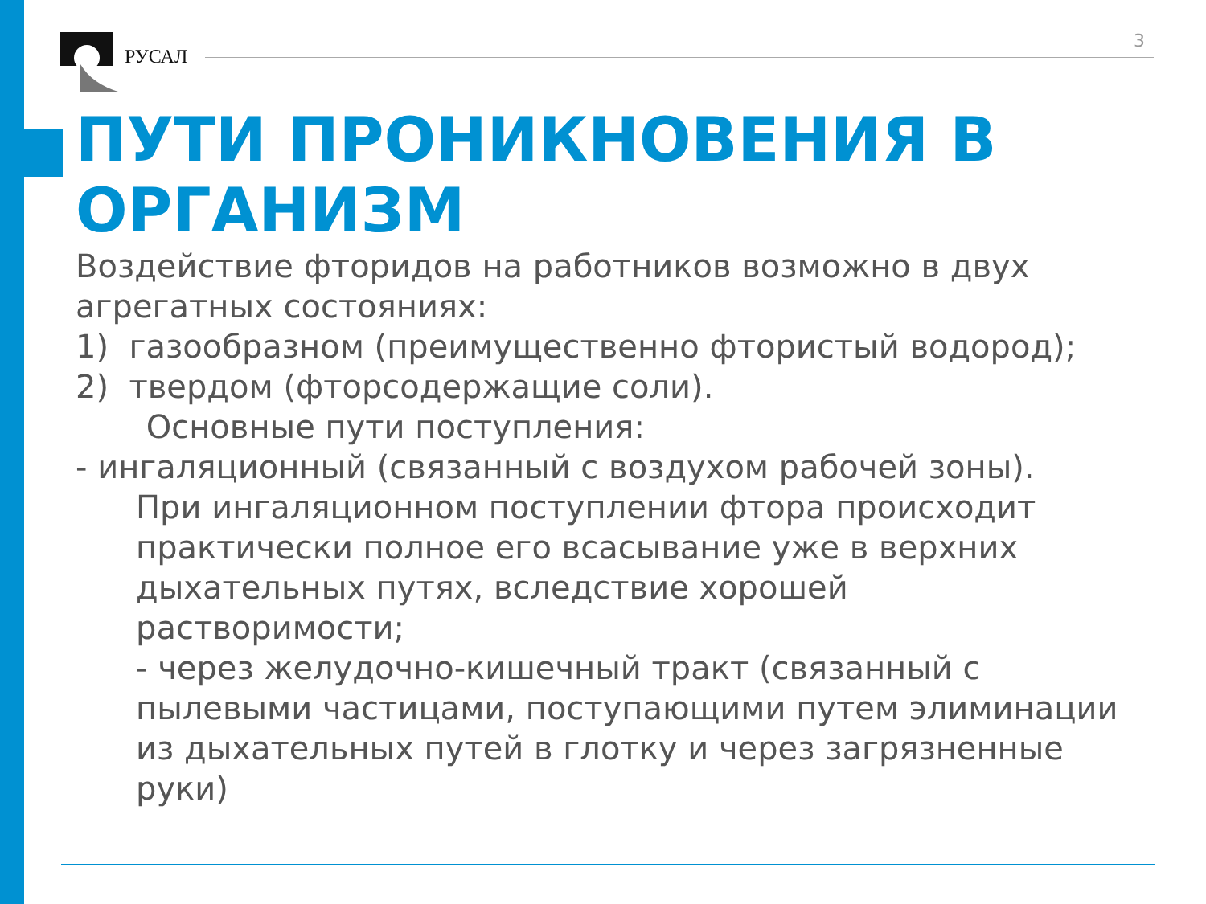РУСАЛ
3
ПУТИ ПРОНИКНОВЕНИЯ В ОРГАНИЗМ
Воздействие фторидов на работников возможно в двух агрегатных состояниях:
1) газообразном (преимущественно фтористый водород);
2) твердом (фторсодержащие соли).
Основные пути поступления:
- ингаляционный (связанный с воздухом рабочей зоны).
При ингаляционном поступлении фтора происходит практически полное его всасывание уже в верхних дыхательных путях, вследствие хорошей растворимости;
- через желудочно-кишечный тракт (связанный с пылевыми частицами, поступающими путем элиминации из дыхательных путей в глотку и через загрязненные руки)